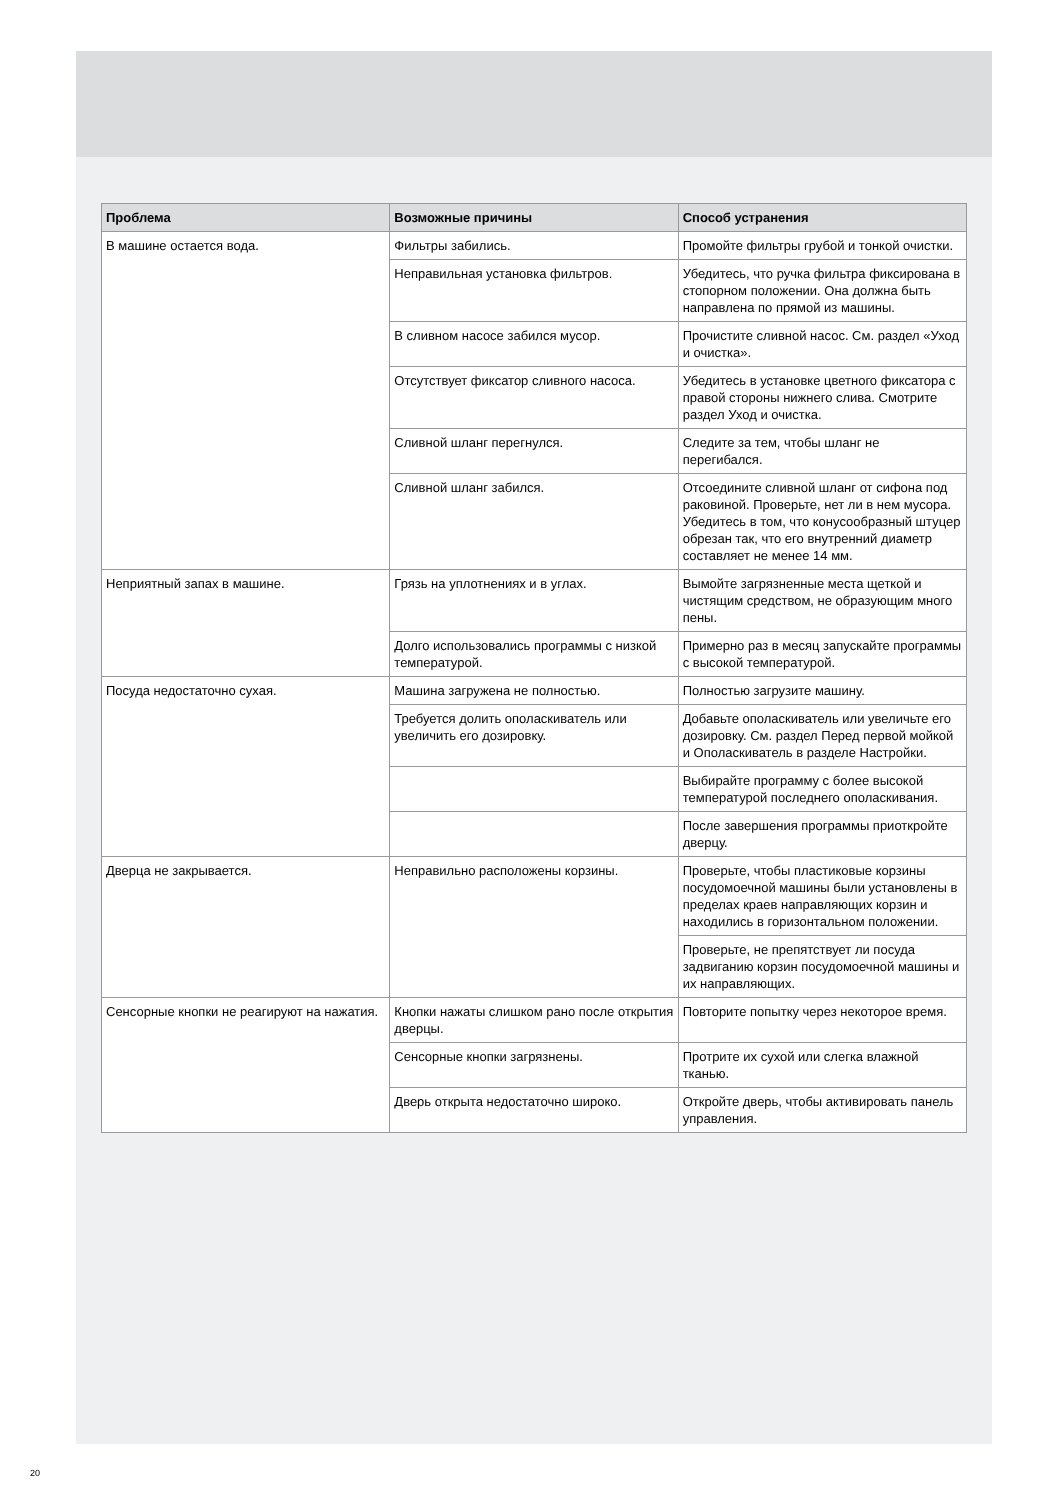| Проблема | Возможные причины | Способ устранения |
| --- | --- | --- |
| В машине остается вода. | Фильтры забились. | Промойте фильтры грубой и тонкой очистки. |
| | Неправильная установка фильтров. | Убедитесь, что ручка фильтра фиксирована в стопорном положении. Она должна быть направлена по прямой из машины. |
| | В сливном насосе забился мусор. | Прочистите сливной насос. См. раздел «Уход и очистка». |
| | Отсутствует фиксатор сливного насоса. | Убедитесь в установке цветного фиксатора с правой стороны нижнего слива. Смотрите раздел Уход и очистка. |
| | Сливной шланг перегнулся. | Следите за тем, чтобы шланг не перегибался. |
| | Сливной шланг забился. | Отсоедините сливной шланг от сифона под раковиной. Проверьте, нет ли в нем мусора. Убедитесь в том, что конусообразный штуцер обрезан так, что его внутренний диаметр составляет не менее 14 мм. |
| Неприятный запах в машине. | Грязь на уплотнениях и в углах. | Вымойте загрязненные места щеткой и чистящим средством, не образующим много пены. |
| | Долго использовались программы с низкой температурой. | Примерно раз в месяц запускайте программы с высокой температурой. |
| Посуда недостаточно сухая. | Машина загружена не полностью. | Полностью загрузите машину. |
| | Требуется долить ополаскиватель или увеличить его дозировку. | Добавьте ополаскиватель или увеличьте его дозировку. См. раздел Перед первой мойкой и Ополаскиватель в разделе Настройки. |
| | | Выбирайте программу с более высокой температурой последнего ополаскивания. |
| | | После завершения программы приоткройте дверцу. |
| Дверца не закрывается. | Неправильно расположены корзины. | Проверьте, чтобы пластиковые корзины посудомоечной машины были установлены в пределах краев направляющих корзин и находились в горизонтальном положении. |
| | | Проверьте, не препятствует ли посуда задвиганию корзин посудомоечной машины и их направляющих. |
| Сенсорные кнопки не реагируют на нажатия. | Кнопки нажаты слишком рано после открытия дверцы. | Повторите попытку через некоторое время. |
| | Сенсорные кнопки загрязнены. | Протрите их сухой или слегка влажной тканью. |
| | Дверь открыта недостаточно широко. | Откройте дверь, чтобы активировать панель управления. |
20